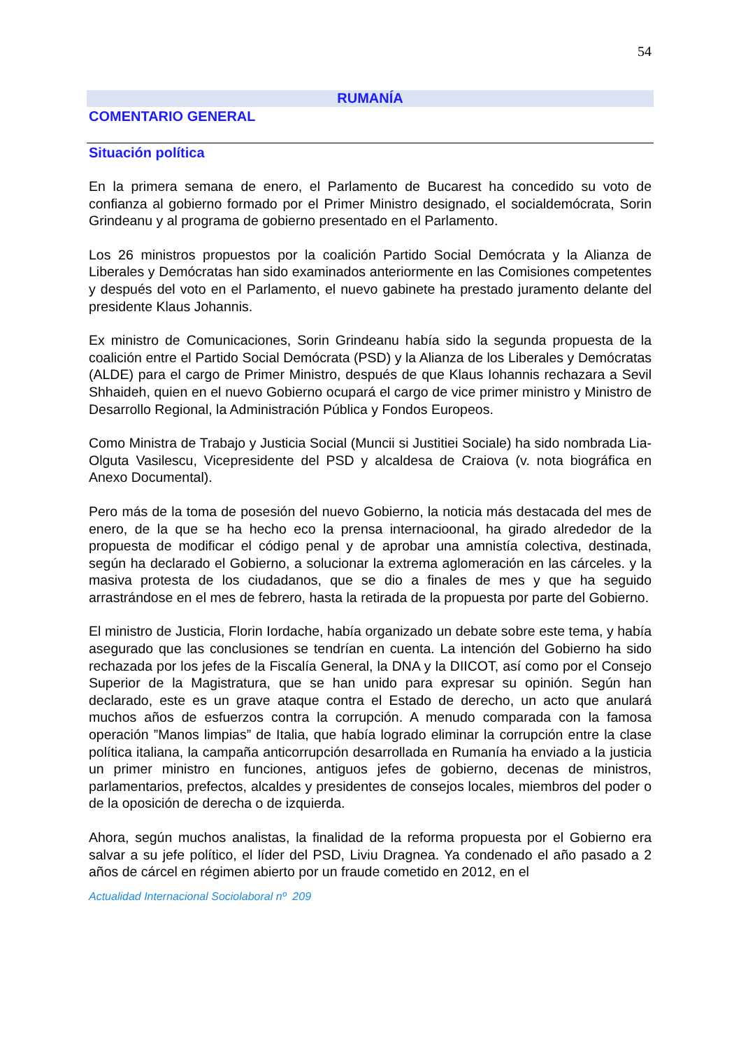54
RUMANÍA
COMENTARIO GENERAL
Situación política
En la primera semana de enero, el Parlamento de Bucarest ha concedido su voto de confianza al gobierno formado por el Primer Ministro designado, el socialdemócrata, Sorin Grindeanu y al programa de gobierno presentado en el Parlamento.
Los 26 ministros propuestos por la coalición Partido Social Demócrata y la Alianza de Liberales y Demócratas han sido examinados anteriormente en las Comisiones competentes y después del voto en el Parlamento, el nuevo gabinete ha prestado juramento delante del presidente Klaus Johannis.
Ex ministro de Comunicaciones, Sorin Grindeanu había sido la segunda propuesta de la coalición entre el Partido Social Demócrata (PSD) y la Alianza de los Liberales y Demócratas (ALDE) para el cargo de Primer Ministro, después de que Klaus Iohannis rechazara a Sevil Shhaideh, quien en el nuevo Gobierno ocupará el cargo de vice primer ministro y Ministro de Desarrollo Regional, la Administración Pública y Fondos Europeos.
Como Ministra de Trabajo y Justicia Social (Muncii si Justitiei Sociale) ha sido nombrada Lia-Olguta Vasilescu, Vicepresidente del PSD y alcaldesa de Craiova (v. nota biográfica en Anexo Documental).
Pero más de la toma de posesión del nuevo Gobierno, la noticia más destacada del mes de enero, de la que se ha hecho eco la prensa internacioonal, ha girado alrededor de la propuesta de modificar el código penal y de aprobar una amnistía colectiva, destinada, según ha declarado el Gobierno, a solucionar la extrema aglomeración en las cárceles. y la masiva protesta de los ciudadanos, que se dio a finales de mes y que ha seguido arrastrándose en el mes de febrero, hasta la retirada de la propuesta por parte del Gobierno.
El ministro de Justicia, Florin Iordache, había organizado un debate sobre este tema, y había asegurado que las conclusiones se tendrían en cuenta. La intención del Gobierno ha sido rechazada por los jefes de la Fiscalía General, la DNA y la DIICOT, así como por el Consejo Superior de la Magistratura, que se han unido para expresar su opinión. Según han declarado, este es un grave ataque contra el Estado de derecho, un acto que anulará muchos años de esfuerzos contra la corrupción. A menudo comparada con la famosa operación ”Manos limpias” de Italia, que había logrado eliminar la corrupción entre la clase política italiana, la campaña anticorrupción desarrollada en Rumanía ha enviado a la justicia un primer ministro en funciones, antiguos jefes de gobierno, decenas de ministros, parlamentarios, prefectos, alcaldes y presidentes de consejos locales, miembros del poder o de la oposición de derecha o de izquierda.
Ahora, según muchos analistas, la finalidad de la reforma propuesta por el Gobierno era salvar a su jefe político, el líder del PSD, Liviu Dragnea. Ya condenado el año pasado a 2 años de cárcel en régimen abierto por un fraude cometido en 2012, en el
Actualidad Internacional Sociolaboral nº 209